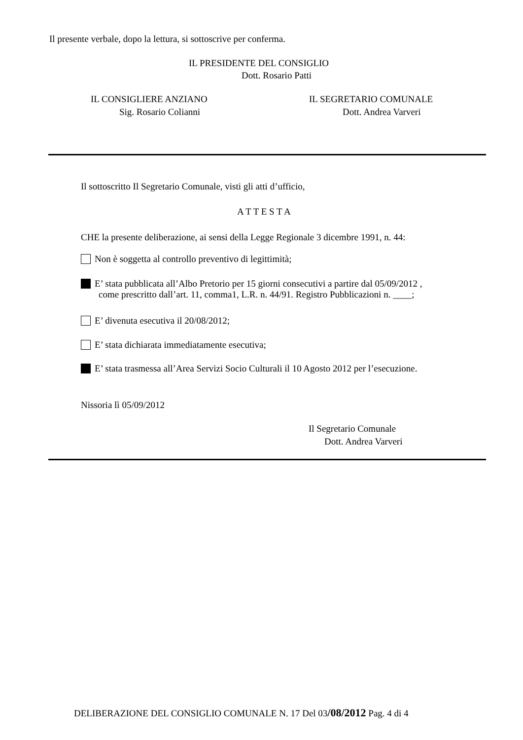Il presente verbale, dopo la lettura, si sottoscrive per conferma.
IL PRESIDENTE DEL CONSIGLIO
Dott. Rosario Patti
IL CONSIGLIERE ANZIANO
Sig. Rosario Colianni
IL SEGRETARIO COMUNALE
Dott. Andrea Varveri
Il sottoscritto Il Segretario Comunale, visti gli atti d’ufficio,
A T T E S T A
CHE la presente deliberazione, ai sensi della Legge Regionale 3 dicembre 1991, n. 44:
Non è soggetta al controllo preventivo di legittimità;
E’ stata pubblicata all’Albo Pretorio per 15 giorni consecutivi a partire dal 05/09/2012 ,
come prescritto dall’art. 11, comma1, L.R. n. 44/91. Registro Pubblicazioni n. ____;
E’ divenuta esecutiva il 20/08/2012;
E’ stata dichiarata immediatamente esecutiva;
E’ stata trasmessa all’Area Servizi Socio Culturali il 10 Agosto 2012 per l’esecuzione.
Nissoria lì 05/09/2012
Il Segretario Comunale
Dott. Andrea Varveri
DELIBERAZIONE DEL CONSIGLIO COMUNALE N. 17 Del 03/08/2012 Pag. 4 di 4